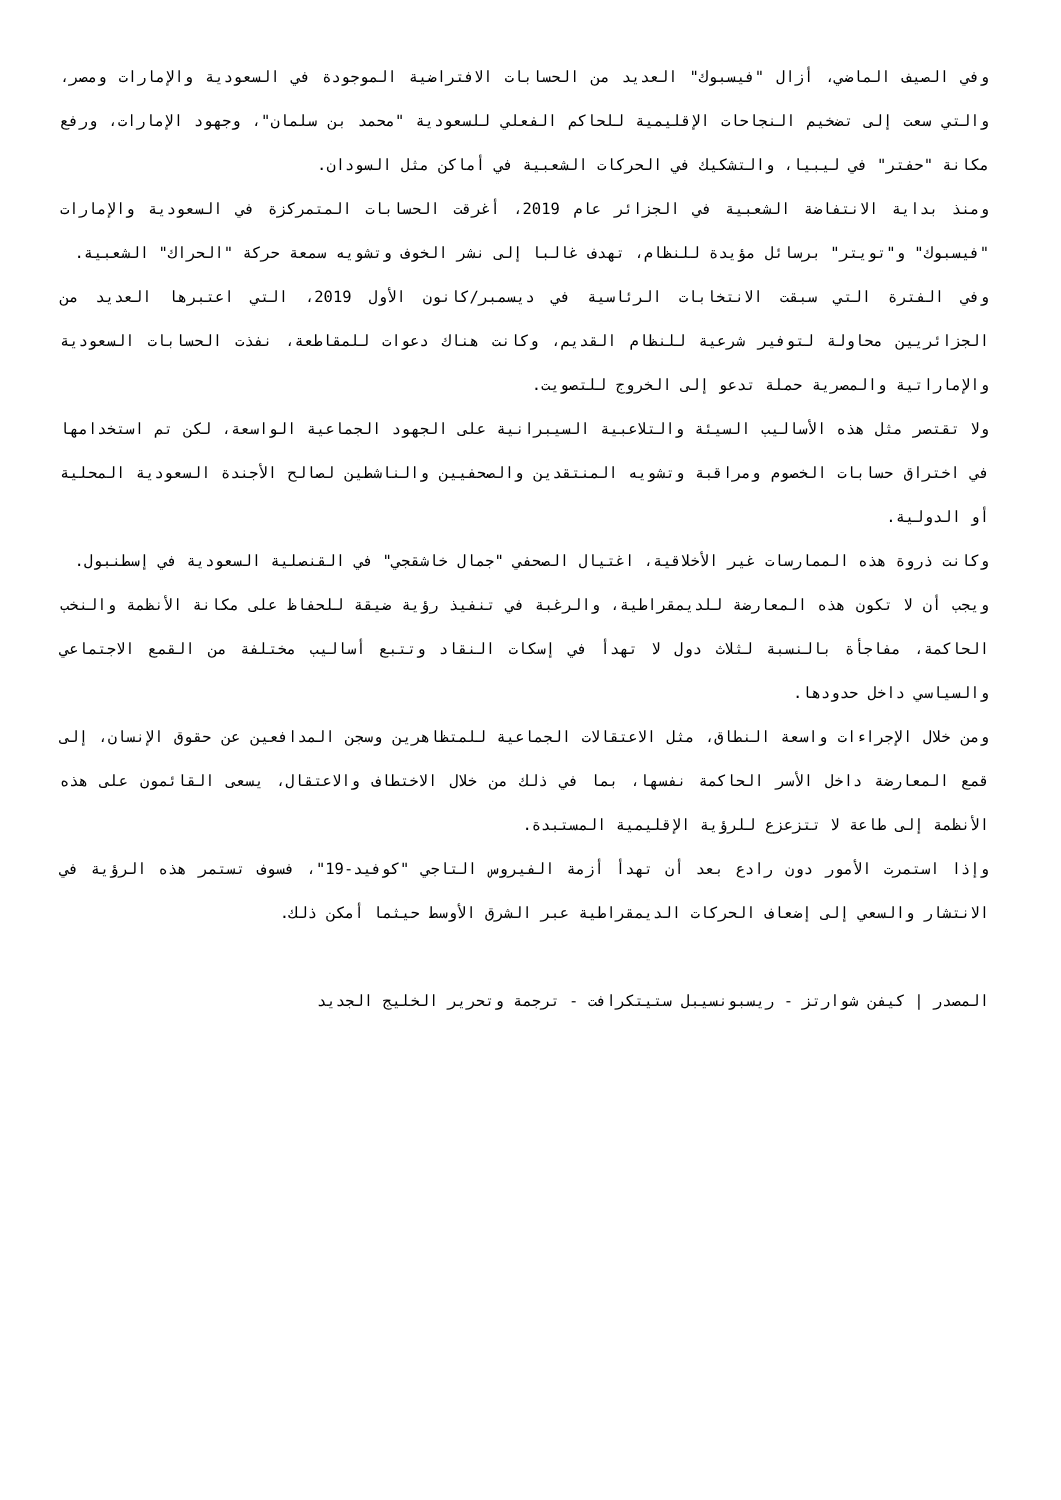وفي الصيف الماضي، أزال "فيسبوك" العديد من الحسابات الافتراضية الموجودة في السعودية والإمارات ومصر، والتي سعت إلى تضخيم النجاحات الإقليمية للحاكم الفعلي للسعودية "محمد بن سلمان"، وجهود الإمارات، ورفع مكانة "حفتر" في ليبيا، والتشكيك في الحركات الشعبية في أماكن مثل السودان.
ومنذ بداية الانتفاضة الشعبية في الجزائر عام 2019، أغرقت الحسابات المتمركزة في السعودية والإمارات "فيسبوك" و"تويتر" برسائل مؤيدة للنظام، تهدف غالبا إلى نشر الخوف وتشويه سمعة حركة "الحراك" الشعبية.
وفي الفترة التي سبقت الانتخابات الرئاسية في ديسمبر/كانون الأول 2019، التي اعتبرها العديد من الجزائريين محاولة لتوفير شرعية للنظام القديم، وكانت هناك دعوات للمقاطعة، نفذت الحسابات السعودية والإماراتية والمصرية حملة تدعو إلى الخروج للتصويت.
ولا تقتصر مثل هذه الأساليب السيئة والتلاعبية السيبرانية على الجهود الجماعية الواسعة، لكن تم استخدامها في اختراق حسابات الخصوم ومراقبة وتشويه المنتقدين والصحفيين والناشطين لصالح الأجندة السعودية المحلية أو الدولية.
وكانت ذروة هذه الممارسات غير الأخلاقية، اغتيال الصحفي "جمال خاشقجي" في القنصلية السعودية في إسطنبول.
ويجب أن لا تكون هذه المعارضة للديمقراطية، والرغبة في تنفيذ رؤية ضيقة للحفاظ على مكانة الأنظمة والنخب الحاكمة، مفاجأة بالنسبة لثلاث دول لا تهدأ في إسكات النقاد وتتبع أساليب مختلفة من القمع الاجتماعي والسياسي داخل حدودها.
ومن خلال الإجراءات واسعة النطاق، مثل الاعتقالات الجماعية للمتظاهرين وسجن المدافعين عن حقوق الإنسان، إلى قمع المعارضة داخل الأسر الحاكمة نفسها، بما في ذلك من خلال الاختطاف والاعتقال، يسعى القائمون على هذه الأنظمة إلى طاعة لا تتزعزع للرؤية الإقليمية المستبدة.
وإذا استمرت الأمور دون رادع بعد أن تهدأ أزمة الفيروس التاجي "كوفيد-19"، فسوف تستمر هذه الرؤية في الانتشار والسعي إلى إضعاف الحركات الديمقراطية عبر الشرق الأوسط حيثما أمكن ذلك.
المصدر | كيفن شوارتز - ريسبونسيبل ستيتكرافت - ترجمة وتحرير الخليج الجديد